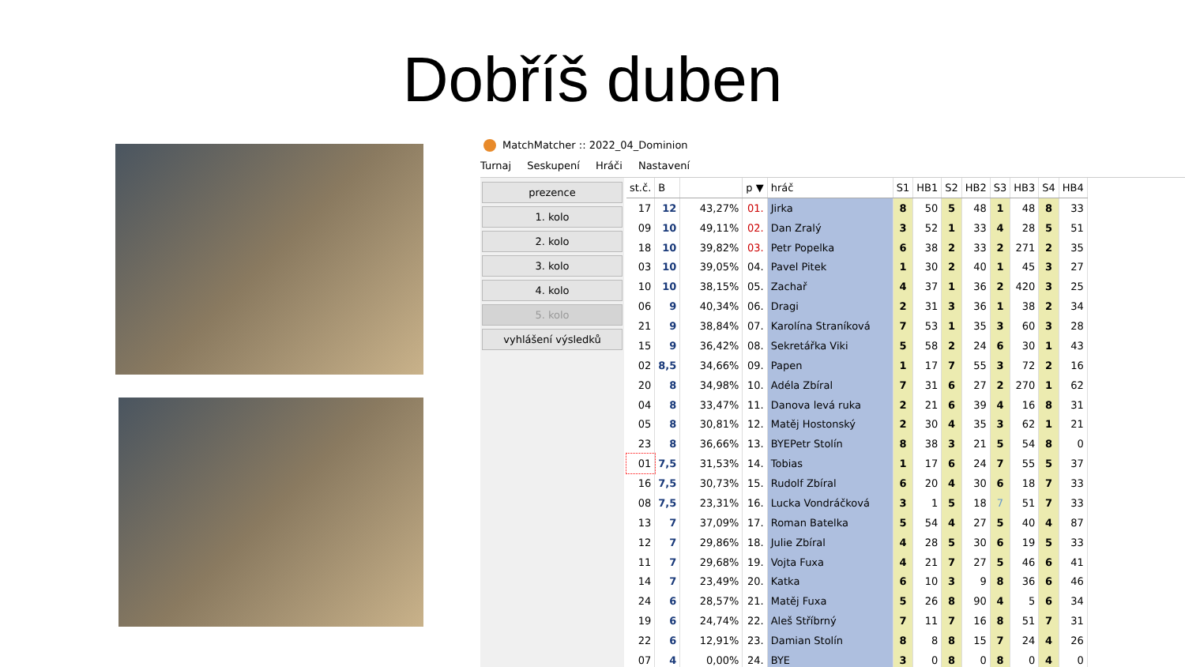Dobříš duben
MatchMatcher :: 2022_04_Dominion
Turnaj Seskupení Hráči Nastavení
prezence
1. kolo
2. kolo
3. kolo
4. kolo
5. kolo
vyhlášení výsledků
| st.č. | B | | p ▼ | hráč | S1 | HB1 | S2 | HB2 | S3 | HB3 | S4 | HB4 |
| --- | --- | --- | --- | --- | --- | --- | --- | --- | --- | --- | --- | --- |
| 17 | 12 | 43,27% | 01. | Jirka | 8 | 50 | 5 | 48 | 1 | 48 | 8 | 33 |
| 09 | 10 | 49,11% | 02. | Dan Zralý | 3 | 52 | 1 | 33 | 4 | 28 | 5 | 51 |
| 18 | 10 | 39,82% | 03. | Petr Popelka | 6 | 38 | 2 | 33 | 2 | 271 | 2 | 35 |
| 03 | 10 | 39,05% | 04. | Pavel Pitek | 1 | 30 | 2 | 40 | 1 | 45 | 3 | 27 |
| 10 | 10 | 38,15% | 05. | Zachař | 4 | 37 | 1 | 36 | 2 | 420 | 3 | 25 |
| 06 | 9 | 40,34% | 06. | Dragi | 2 | 31 | 3 | 36 | 1 | 38 | 2 | 34 |
| 21 | 9 | 38,84% | 07. | Karolína Straníková | 7 | 53 | 1 | 35 | 3 | 60 | 3 | 28 |
| 15 | 9 | 36,42% | 08. | Sekretářka Viki | 5 | 58 | 2 | 24 | 6 | 30 | 1 | 43 |
| 02 | 8,5 | 34,66% | 09. | Papen | 1 | 17 | 7 | 55 | 3 | 72 | 2 | 16 |
| 20 | 8 | 34,98% | 10. | Adéla Zbíral | 7 | 31 | 6 | 27 | 2 | 270 | 1 | 62 |
| 04 | 8 | 33,47% | 11. | Danova levá ruka | 2 | 21 | 6 | 39 | 4 | 16 | 8 | 31 |
| 05 | 8 | 30,81% | 12. | Matěj Hostonský | 2 | 30 | 4 | 35 | 3 | 62 | 1 | 21 |
| 23 | 8 | 36,66% | 13. | BYEPetr Stolín | 8 | 38 | 3 | 21 | 5 | 54 | 8 | 0 |
| 01 | 7,5 | 31,53% | 14. | Tobias | 1 | 17 | 6 | 24 | 7 | 55 | 5 | 37 |
| 16 | 7,5 | 30,73% | 15. | Rudolf Zbíral | 6 | 20 | 4 | 30 | 6 | 18 | 7 | 33 |
| 08 | 7,5 | 23,31% | 16. | Lucka Vondráčková | 3 | 1 | 5 | 18 | 7 | 51 | 7 | 33 |
| 13 | 7 | 37,09% | 17. | Roman Batelka | 5 | 54 | 4 | 27 | 5 | 40 | 4 | 87 |
| 12 | 7 | 29,86% | 18. | Julie Zbíral | 4 | 28 | 5 | 30 | 6 | 19 | 5 | 33 |
| 11 | 7 | 29,68% | 19. | Vojta Fuxa | 4 | 21 | 7 | 27 | 5 | 46 | 6 | 41 |
| 14 | 7 | 23,49% | 20. | Katka | 6 | 10 | 3 | 9 | 8 | 36 | 6 | 46 |
| 24 | 6 | 28,57% | 21. | Matěj Fuxa | 5 | 26 | 8 | 90 | 4 | 5 | 6 | 34 |
| 19 | 6 | 24,74% | 22. | Aleš Stříbrný | 7 | 11 | 7 | 16 | 8 | 51 | 7 | 31 |
| 22 | 6 | 12,91% | 23. | Damian Stolín | 8 | 8 | 8 | 15 | 7 | 24 | 4 | 26 |
| 07 | 4 | 0,00% | 24. | BYE | 3 | 0 | 8 | 0 | 8 | 0 | 4 | 0 |